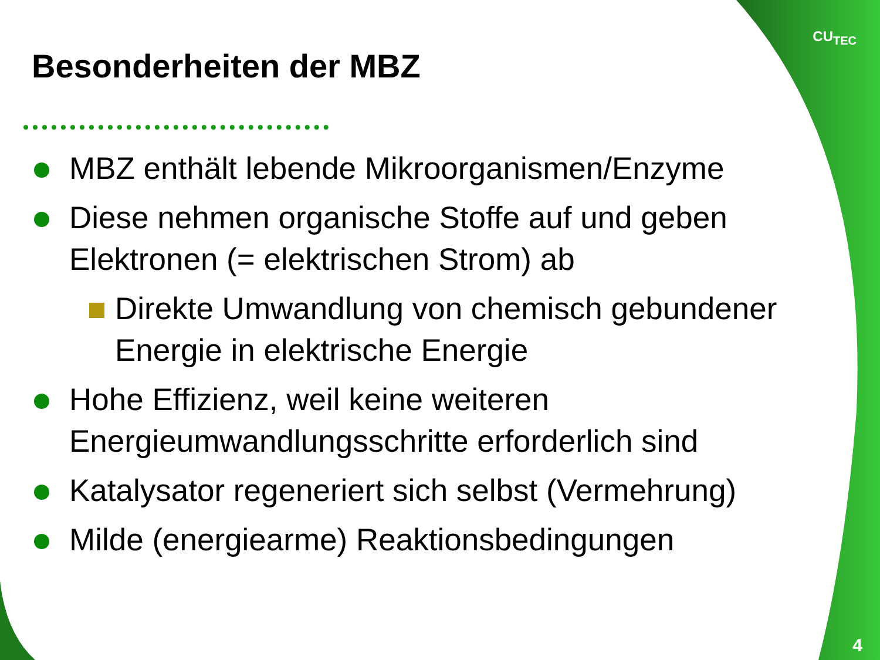CU<sub>TEC</sub>
Besonderheiten der MBZ
MBZ enthält lebende Mikroorganismen/Enzyme
Diese nehmen organische Stoffe auf und geben Elektronen (= elektrischen Strom) ab
Direkte Umwandlung von chemisch gebundener Energie in elektrische Energie
Hohe Effizienz, weil keine weiteren Energieumwandlungsschritte erforderlich sind
Katalysator regeneriert sich selbst (Vermehrung)
Milde (energiearme) Reaktionsbedingungen
4